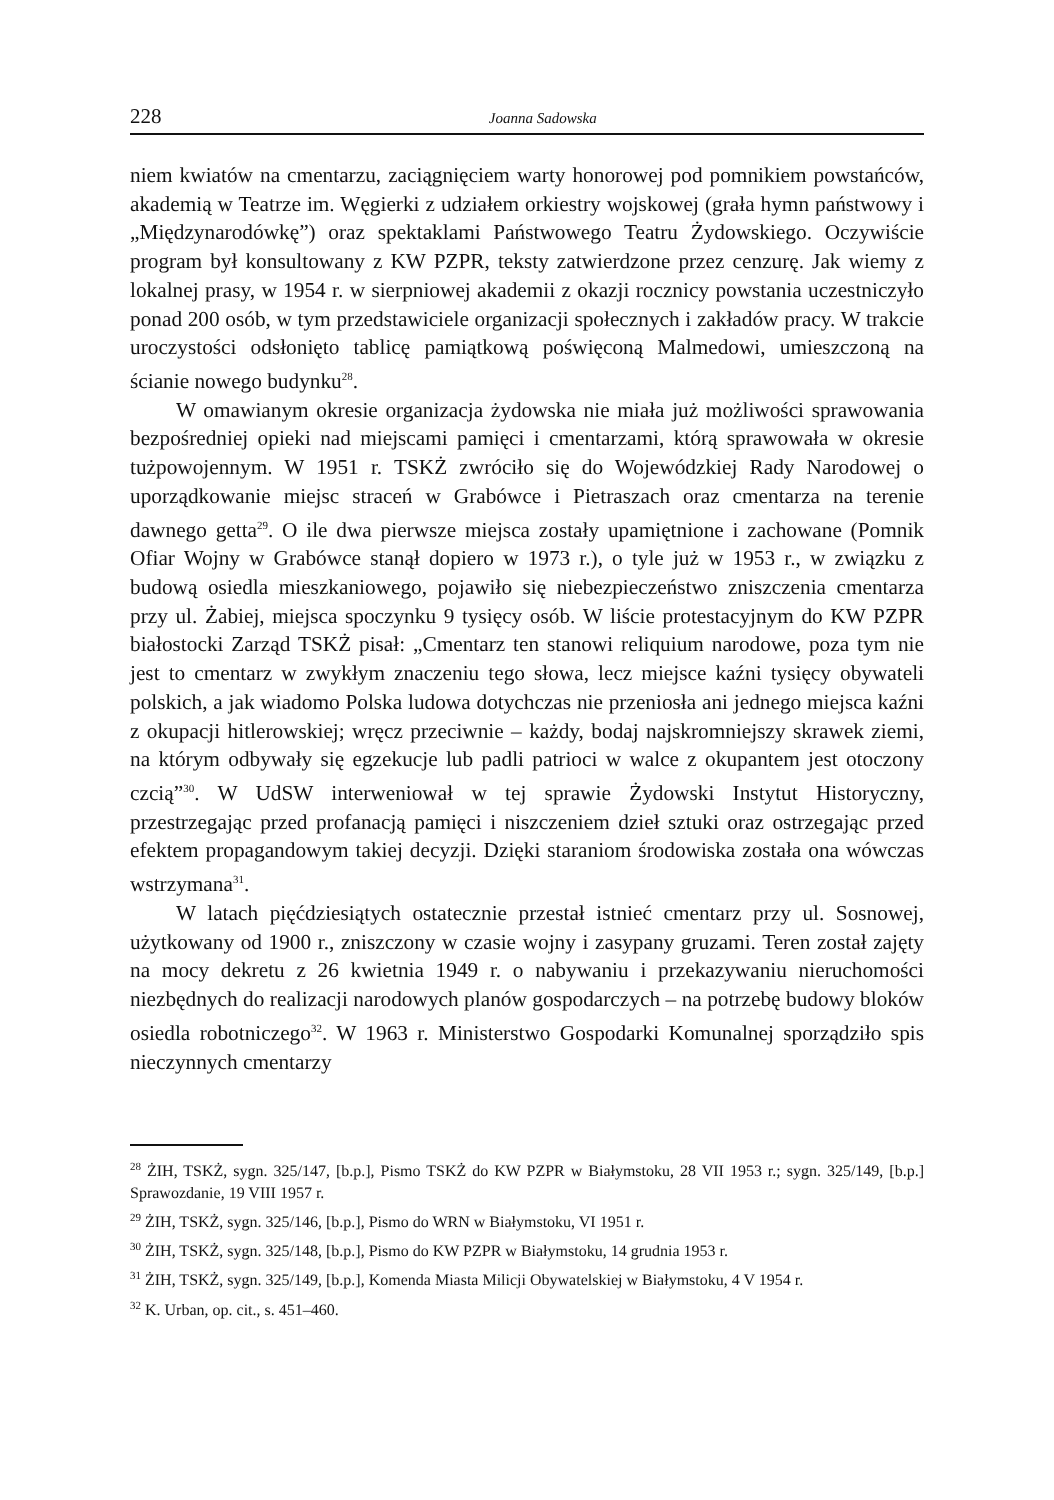228 Joanna Sadowska
niem kwiatów na cmentarzu, zaciągnięciem warty honorowej pod pomnikiem powstańców, akademią w Teatrze im. Węgierki z udziałem orkiestry wojskowej (grała hymn państwowy i „Międzynarodówkę”) oraz spektaklami Państwowego Teatru Żydowskiego. Oczywiście program był konsultowany z KW PZPR, teksty zatwierdzone przez cenzurę. Jak wiemy z lokalnej prasy, w 1954 r. w sierpniowej akademii z okazji rocznicy powstania uczestniczyło ponad 200 osób, w tym przedstawiciele organizacji społecznych i zakładów pracy. W trakcie uroczystości odsłonięto tablicę pamiątkową poświęconą Malmedowi, umieszczoną na ścianie nowego budynku<sup>28</sup>.
W omawianym okresie organizacja żydowska nie miała już możliwości sprawowania bezpośredniej opieki nad miejscami pamięci i cmentarzami, którą sprawowała w okresie tużpowojennym. W 1951 r. TSKŻ zwróciło się do Wojewódzkiej Rady Narodowej o uporządkowanie miejsc straceń w Grabówce i Pietraszach oraz cmentarza na terenie dawnego getta<sup>29</sup>. O ile dwa pierwsze miejsca zostały upamiętnione i zachowane (Pomnik Ofiar Wojny w Grabówce stanął dopiero w 1973 r.), o tyle już w 1953 r., w związku z budową osiedla mieszkaniowego, pojawiło się niebezpieczeństwo zniszczenia cmentarza przy ul. Żabiej, miejsca spoczynku 9 tysięcy osób. W liście protestacyjnym do KW PZPR białostocki Zarząd TSKŻ pisał: „Cmentarz ten stanowi reliquium narodowe, poza tym nie jest to cmentarz w zwykłym znaczeniu tego słowa, lecz miejsce kaźni tysięcy obywateli polskich, a jak wiadomo Polska ludowa dotychczas nie przeniosła ani jednego miejsca kaźni z okupacji hitlerowskiej; wręcz przeciwnie – każdy, bodaj najskromniejszy skrawek ziemi, na którym odbywały się egzekucje lub padli patrioci w walce z okupantem jest otoczony czcią”<sup>30</sup>. W UdSW interweniował w tej sprawie Żydowski Instytut Historyczny, przestrzegając przed profanacją pamięci i niszczeniem dzieł sztuki oraz ostrzegając przed efektem propagandowym takiej decyzji. Dzięki staraniom środowiska została ona wówczas wstrzymana<sup>31</sup>.
W latach pięćdziesiątych ostatecznie przestał istnieć cmentarz przy ul. Sosnowej, użytkowany od 1900 r., zniszczony w czasie wojny i zasypany gruzami. Teren został zajęty na mocy dekretu z 26 kwietnia 1949 r. o nabywaniu i przekazywaniu nieruchomości niezbędnych do realizacji narodowych planów gospodarczych – na potrzebę budowy bloków osiedla robotniczego<sup>32</sup>. W 1963 r. Ministerstwo Gospodarki Komunalnej sporządziło spis nieczynnych cmentarzy
<sup>28</sup> ŻIH, TSKŻ, sygn. 325/147, [b.p.], Pismo TSKŻ do KW PZPR w Białymstoku, 28 VII 1953 r.; sygn. 325/149, [b.p.] Sprawozdanie, 19 VIII 1957 r.
<sup>29</sup> ŻIH, TSKŻ, sygn. 325/146, [b.p.], Pismo do WRN w Białymstoku, VI 1951 r.
<sup>30</sup> ŻIH, TSKŻ, sygn. 325/148, [b.p.], Pismo do KW PZPR w Białymstoku, 14 grudnia 1953 r.
<sup>31</sup> ŻIH, TSKŻ, sygn. 325/149, [b.p.], Komenda Miasta Milicji Obywatelskiej w Białymstoku, 4 V 1954 r.
<sup>32</sup> K. Urban, op. cit., s. 451–460.